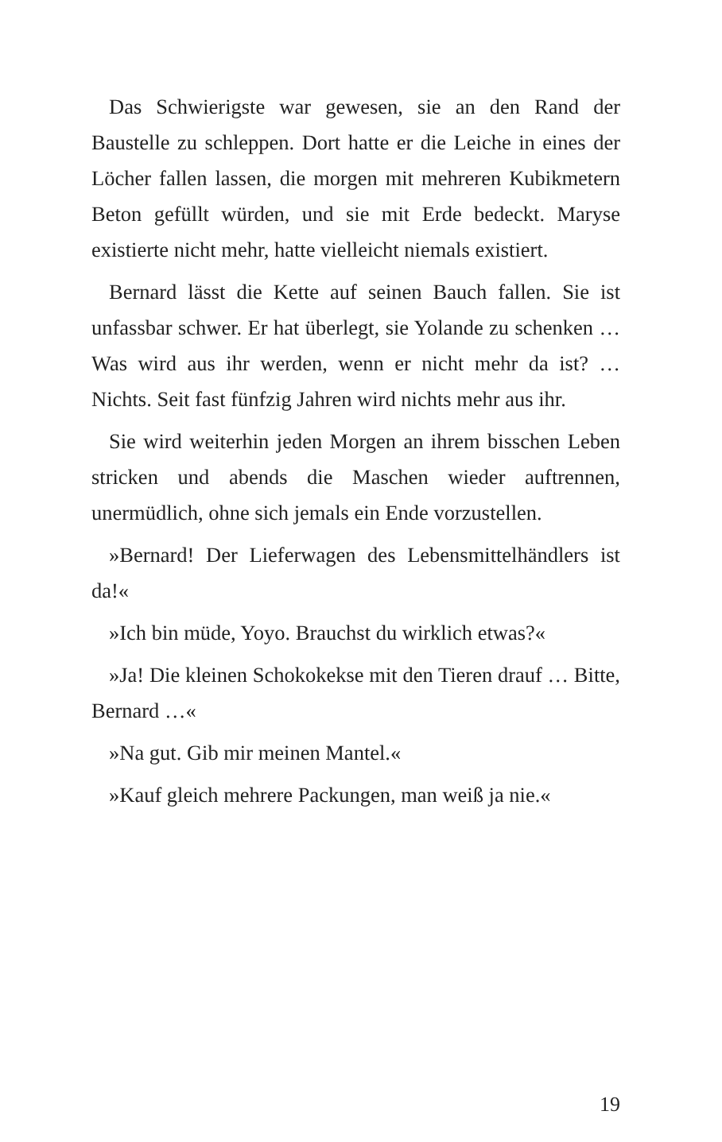Das Schwierigste war gewesen, sie an den Rand der Baustelle zu schleppen. Dort hatte er die Leiche in eines der Löcher fallen lassen, die morgen mit mehreren Kubikmetern Beton gefüllt würden, und sie mit Erde bedeckt. Maryse existierte nicht mehr, hatte vielleicht niemals existiert.
Bernard lässt die Kette auf seinen Bauch fallen. Sie ist unfassbar schwer. Er hat überlegt, sie Yolande zu schenken … Was wird aus ihr werden, wenn er nicht mehr da ist? … Nichts. Seit fast fünfzig Jahren wird nichts mehr aus ihr.
Sie wird weiterhin jeden Morgen an ihrem bisschen Leben stricken und abends die Maschen wieder auftrennen, unermüdlich, ohne sich jemals ein Ende vorzustellen.
»Bernard! Der Lieferwagen des Lebensmittelhändlers ist da!«
»Ich bin müde, Yoyo. Brauchst du wirklich etwas?«
»Ja! Die kleinen Schokokekse mit den Tieren drauf … Bitte, Bernard …«
»Na gut. Gib mir meinen Mantel.«
»Kauf gleich mehrere Packungen, man weiß ja nie.«
19